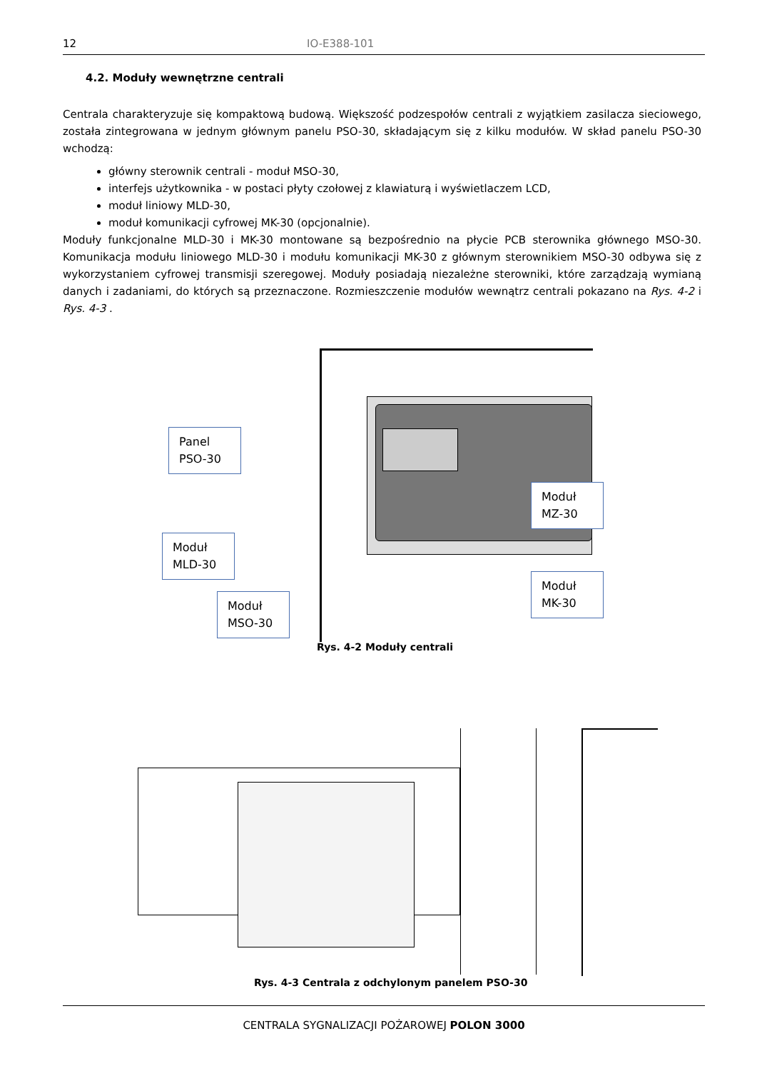12 IO-E388-101
4.2. Moduły wewnętrzne centrali
Centrala charakteryzuje się kompaktową budową. Większość podzespołów centrali z wyjątkiem zasilacza sieciowego, została zintegrowana w jednym głównym panelu PSO-30, składającym się z kilku modułów. W skład panelu PSO-30 wchodzą:
główny sterownik centrali - moduł MSO-30,
interfejs użytkownika - w postaci płyty czołowej z klawiaturą i wyświetlaczem LCD,
moduł liniowy MLD-30,
moduł komunikacji cyfrowej MK-30 (opcjonalnie).
Moduły funkcjonalne MLD-30 i MK-30 montowane są bezpośrednio na płycie PCB sterownika głównego MSO-30. Komunikacja modułu liniowego MLD-30 i modułu komunikacji MK-30 z głównym sterownikiem MSO-30 odbywa się z wykorzystaniem cyfrowej transmisji szeregowej. Moduły posiadają niezależne sterowniki, które zarządzają wymianą danych i zadaniami, do których są przeznaczone. Rozmieszczenie modułów wewnątrz centrali pokazano na Rys. 4-2 i Rys. 4-3 .
Panel PSO-30
Moduł MLD-30
Moduł MSO-30
Moduł MZ-30
Moduł MK-30
Rys. 4-2 Moduły centrali
Rys. 4-3 Centrala z odchylonym panelem PSO-30
CENTRALA SYGNALIZACJI POŻAROWEJ POLON 3000